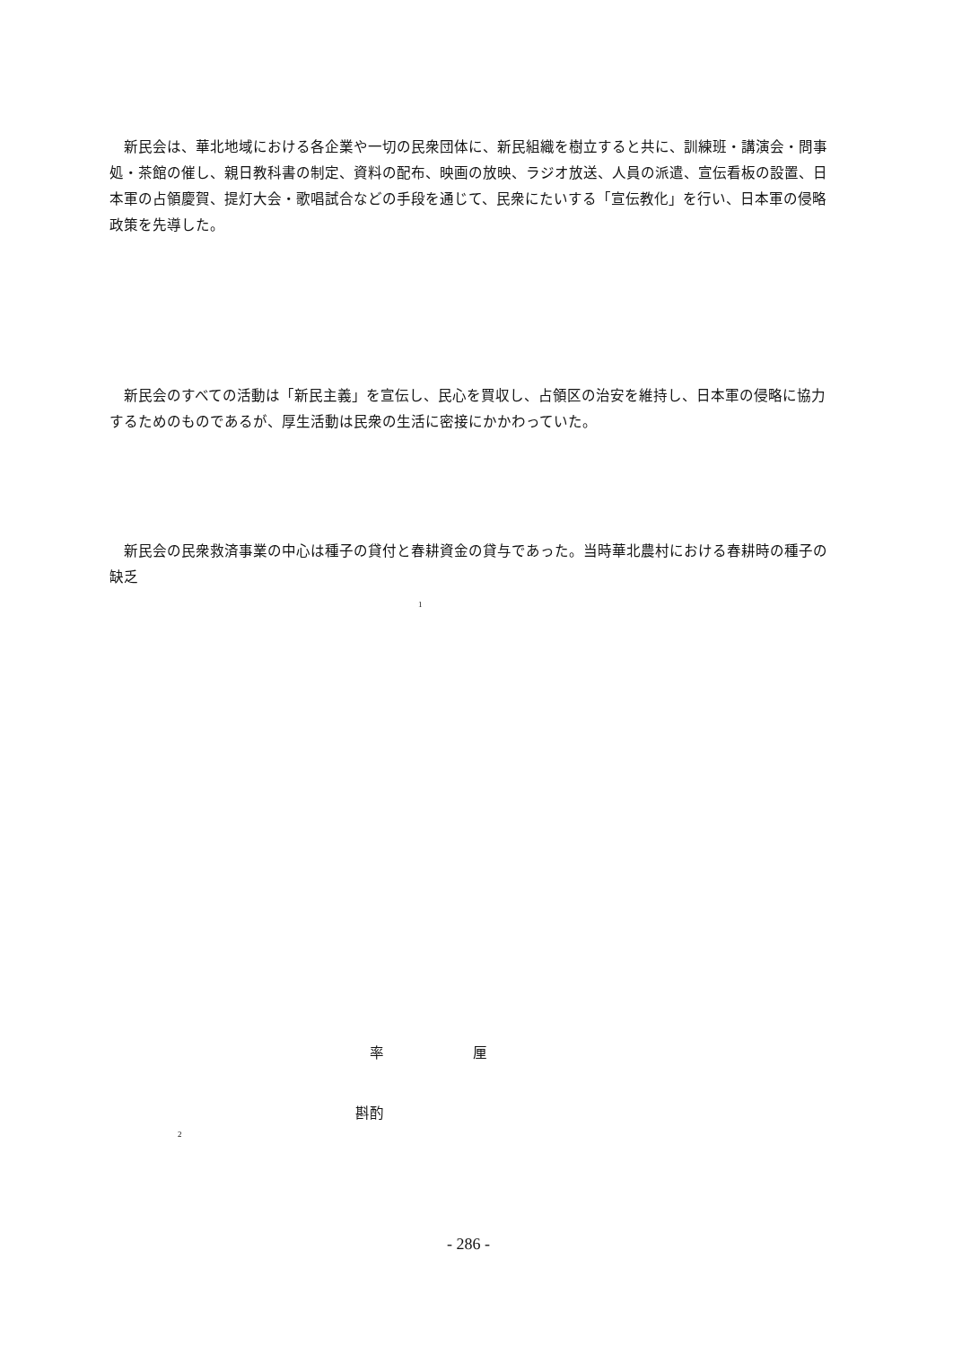新民会は、華北地域における各企業や一切の民衆団体に、新民組織を樹立すると共に、訓練班・講演会・問事処・茶館の催し、親日教科書の制定、資料の配布、映画の放映、ラジオ放送、人員の派遣、宣伝看板の設置、日本軍の占領慶賀、提灯大会・歌唱試合などの手段を通じて、民衆にたいする「宣伝教化」を行い、日本軍の侵略政策を先導した。
　新民会のすべての活動は「新民主義」を宣伝し、民心を買収し、占領区の治安を維持し、日本軍の侵略に協力するためのものであるが、厚生活動は民衆の生活に密接にかかわっていた。
　新民会の民衆救済事業の中心は種子の貸付と春耕資金の貸与であった。当時華北農村における春耕時の種子の缺乏
1
率 厘
斟酌
2
- 286 -